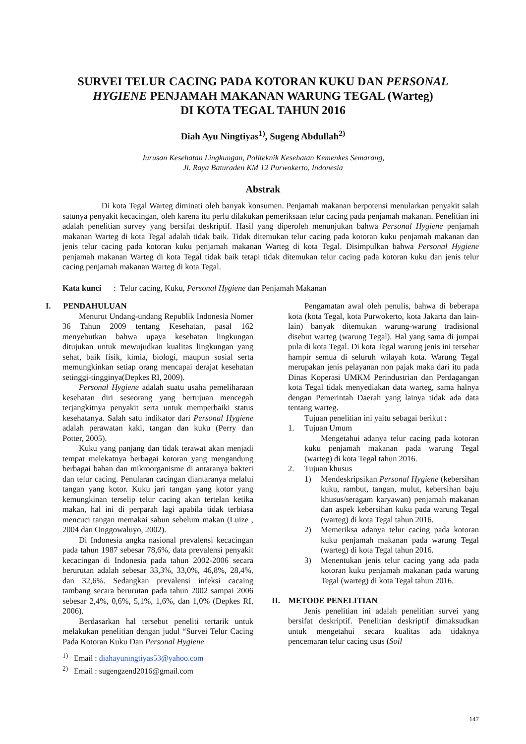SURVEI TELUR CACING PADA KOTORAN KUKU DAN PERSONAL
HYGIENE PENJAMAH MAKANAN WARUNG TEGAL (Warteg)
DI KOTA TEGAL TAHUN 2016
Diah Ayu Ningtiyas<sup>1)</sup>, Sugeng Abdullah<sup>2)</sup>
Jurusan Kesehatan Lingkungan, Politeknik Kesehatan Kemenkes Semarang,
Jl. Raya Baturaden KM 12 Purwokerto, Indonesia
Abstrak
Di kota Tegal Warteg diminati oleh banyak konsumen. Penjamah makanan berpotensi menularkan penyakit salah satunya penyakit kecacingan, oleh karena itu perlu dilakukan pemeriksaan telur cacing pada penjamah makanan. Penelitian ini adalah penelitian survey yang bersifat deskriptif. Hasil yang diperoleh menunjukan bahwa Personal Hygiene penjamah makanan Warteg di kota Tegal adalah tidak baik. Tidak ditemukan telur cacing pada kotoran kuku penjamah makanan dan jenis telur cacing pada kotoran kuku penjamah makanan Warteg di kota Tegal. Disimpulkan bahwa Personal Hygiene penjamah makanan Warteg di kota Tegal tidak baik tetapi tidak ditemukan telur cacing pada kotoran kuku dan jenis telur cacing penjamah makanan Warteg di kota Tegal.
Kata kunci : Telur cacing, Kuku, Personal Hygiene dan Penjamah Makanan
I. PENDAHULUAN
Menurut Undang-undang Republik Indonesia Nomer 36 Tahun 2009 tentang Kesehatan, pasal 162 menyebutkan bahwa upaya kesehatan lingkungan ditujukan untuk mewujudkan kualitas lingkungan yang sehat, baik fisik, kimia, biologi, maupun sosial serta memungkinkan setiap orang mencapai derajat kesehatan setinggi-tingginya(Depkes RI, 2009).
Personal Hygiene adalah suatu usaha pemeliharaan kesehatan diri seseorang yang bertujuan mencegah terjangkitnya penyakit serta untuk memperbaiki status kesehatanya. Salah satu indikator dari Personal Hygiene adalah perawatan kaki, tangan dan kuku (Perry dan Potter, 2005).
Kuku yang panjang dan tidak terawat akan menjadi tempat melekatnya berbagai kotoran yang mengandung berbagai bahan dan mikroorganisme di antaranya bakteri dan telur cacing. Penularan cacingan diantaranya melalui tangan yang kotor. Kuku jari tangan yang kotor yang kemungkinan terselip telur cacing akan tertelan ketika makan, hal ini di perparah lagi apabila tidak terbiasa mencuci tangan memakai sabun sebelum makan (Luize , 2004 dan Onggowaluyo, 2002).
Di Indonesia angka nasional prevalensi kecacingan pada tahun 1987 sebesar 78,6%, data prevalensi penyakit kecacingan di Indonesia pada tahun 2002-2006 secara berurutan adalah sebesar 33,3%, 33,0%, 46,8%, 28,4%, dan 32,6%. Sedangkan prevalensi infeksi cacaing tambang secara berurutan pada tahun 2002 sampai 2006 sebesar 2,4%, 0,6%, 5,1%, 1,6%, dan 1,0% (Depkes RI, 2006).
Berdasarkan hal tersebut peneliti tertarik untuk melakukan penelitian dengan judul “Survei Telur Cacing Pada Kotoran Kuku Dan Personal Hygiene
<sup>1)</sup> Email : diahayuningtiyas53@yahoo.com
<sup>2)</sup> Email : sugengzend2016@gmail.com
Pengamatan awal oleh penulis, bahwa di beberapa kota (kota Tegal, kota Purwokerto, kota Jakarta dan lain-lain) banyak ditemukan warung-warung tradisional disebut warteg (warung Tegal). Hal yang sama di jumpai pula di kota Tegal. Di kota Tegal warung jenis ini tersebar hampir semua di seluruh wilayah kota. Warung Tegal merupakan jenis pelayanan non pajak maka dari itu pada Dinas Koperasi UMKM Perindustrian dan Perdagangan kota Tegal tidak menyediakan data warteg, sama halnya dengan Pemerintah Daerah yang lainya tidak ada data tentang warteg.
Tujuan penelitian ini yaitu sebagai berikut :
1. Tujuan Umum
Mengetahui adanya telur cacing pada kotoran kuku penjamah makanan pada warung Tegal (warteg) di kota Tegal tahun 2016.
2. Tujuan khusus
1) Mendeskripsikan Personal Hygiene (kebersihan kuku, rambut, tangan, mulut, kebersihan baju khusus/seragam karyawan) penjamah makanan dan aspek kebersihan kuku pada warung Tegal (warteg) di kota Tegal tahun 2016.
2) Memeriksa adanya telur cacing pada kotoran kuku penjamah makanan pada warung Tegal (warteg) di kota Tegal tahun 2016.
3) Menentukan jenis telur cacing yang ada pada kotoran kuku penjamah makanan pada warung Tegal (warteg) di kota Tegal tahun 2016.
II. METODE PENELITIAN
Jenis penelitian ini adalah penelitian survei yang bersifat deskriptif. Penelitian deskriptif dimaksudkan untuk mengetahui secara kualitas ada tidaknya pencemaran telur cacing usus (Soil
147